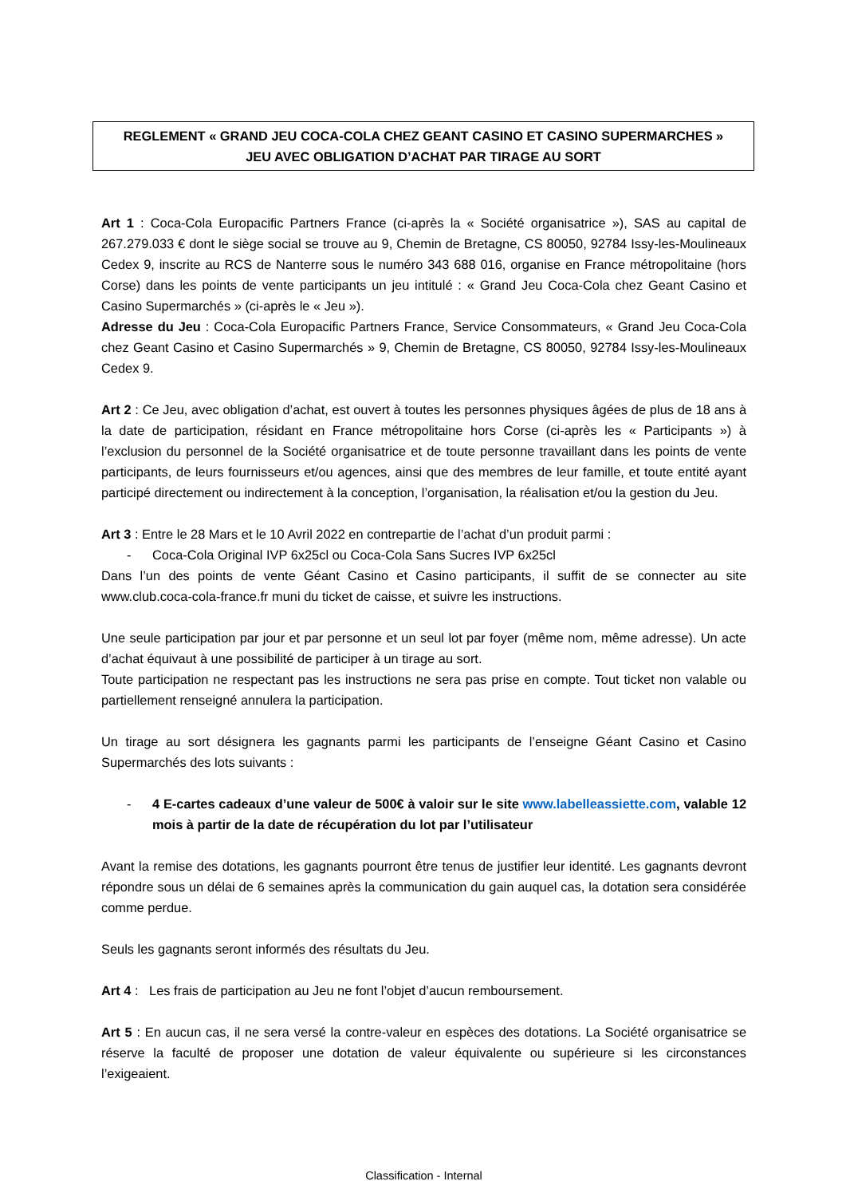REGLEMENT « GRAND JEU COCA-COLA CHEZ GEANT CASINO ET CASINO SUPERMARCHES »
JEU AVEC OBLIGATION D’ACHAT PAR TIRAGE AU SORT
Art 1 : Coca-Cola Europacific Partners France (ci-après la « Société organisatrice »), SAS au capital de 267.279.033 € dont le siège social se trouve au 9, Chemin de Bretagne, CS 80050, 92784 Issy-les-Moulineaux Cedex 9, inscrite au RCS de Nanterre sous le numéro 343 688 016, organise en France métropolitaine (hors Corse) dans les points de vente participants un jeu intitulé : « Grand Jeu Coca-Cola chez Geant Casino et Casino Supermarchés » (ci-après le « Jeu »).
Adresse du Jeu : Coca-Cola Europacific Partners France, Service Consommateurs, « Grand Jeu Coca-Cola chez Geant Casino et Casino Supermarchés » 9, Chemin de Bretagne, CS 80050, 92784 Issy-les-Moulineaux Cedex 9.
Art 2 : Ce Jeu, avec obligation d’achat, est ouvert à toutes les personnes physiques âgées de plus de 18 ans à la date de participation, résidant en France métropolitaine hors Corse (ci-après les « Participants ») à l’exclusion du personnel de la Société organisatrice et de toute personne travaillant dans les points de vente participants, de leurs fournisseurs et/ou agences, ainsi que des membres de leur famille, et toute entité ayant participé directement ou indirectement à la conception, l’organisation, la réalisation et/ou la gestion du Jeu.
Art 3 : Entre le 28 Mars et le 10 Avril 2022 en contrepartie de l’achat d’un produit parmi :
- Coca-Cola Original IVP 6x25cl ou Coca-Cola Sans Sucres IVP 6x25cl
Dans l’un des points de vente Géant Casino et Casino participants, il suffit de se connecter au site www.club.coca-cola-france.fr muni du ticket de caisse, et suivre les instructions.
Une seule participation par jour et par personne et un seul lot par foyer (même nom, même adresse). Un acte d’achat équivaut à une possibilité de participer à un tirage au sort.
Toute participation ne respectant pas les instructions ne sera pas prise en compte. Tout ticket non valable ou partiellement renseigné annulera la participation.
Un tirage au sort désignera les gagnants parmi les participants de l’enseigne Géant Casino et Casino Supermarchés des lots suivants :
- 4 E-cartes cadeaux d’une valeur de 500€ à valoir sur le site www.labelleassiette.com, valable 12 mois à partir de la date de récupération du lot par l’utilisateur
Avant la remise des dotations, les gagnants pourront être tenus de justifier leur identité. Les gagnants devront répondre sous un délai de 6 semaines après la communication du gain auquel cas, la dotation sera considérée comme perdue.
Seuls les gagnants seront informés des résultats du Jeu.
Art 4 : Les frais de participation au Jeu ne font l’objet d’aucun remboursement.
Art 5 : En aucun cas, il ne sera versé la contre-valeur en espèces des dotations. La Société organisatrice se réserve la faculté de proposer une dotation de valeur équivalente ou supérieure si les circonstances l’exigeaient.
Classification - Internal